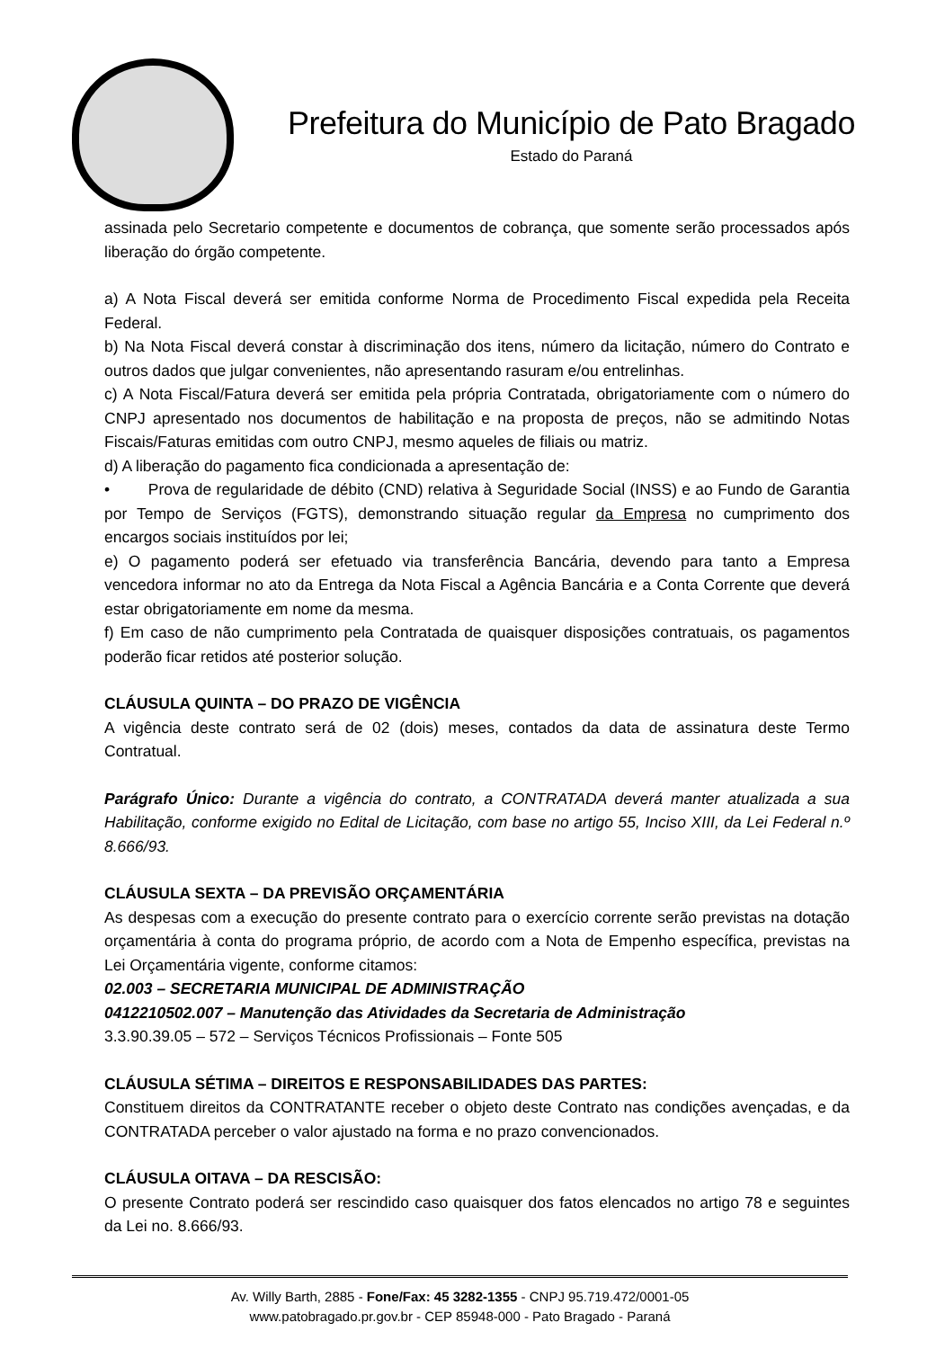Prefeitura do Município de Pato Bragado
Estado do Paraná
assinada pelo Secretario competente e documentos de cobrança, que somente serão processados após liberação do órgão competente.
a) A Nota Fiscal deverá ser emitida conforme Norma de Procedimento Fiscal expedida pela Receita Federal.
b) Na Nota Fiscal deverá constar à discriminação dos itens, número da licitação, número do Contrato e outros dados que julgar convenientes, não apresentando rasuram e/ou entrelinhas.
c) A Nota Fiscal/Fatura deverá ser emitida pela própria Contratada, obrigatoriamente com o número do CNPJ apresentado nos documentos de habilitação e na proposta de preços, não se admitindo Notas Fiscais/Faturas emitidas com outro CNPJ, mesmo aqueles de filiais ou matriz.
d) A liberação do pagamento fica condicionada a apresentação de:
• Prova de regularidade de débito (CND) relativa à Seguridade Social (INSS) e ao Fundo de Garantia por Tempo de Serviços (FGTS), demonstrando situação regular da Empresa no cumprimento dos encargos sociais instituídos por lei;
e) O pagamento poderá ser efetuado via transferência Bancária, devendo para tanto a Empresa vencedora informar no ato da Entrega da Nota Fiscal a Agência Bancária e a Conta Corrente que deverá estar obrigatoriamente em nome da mesma.
f) Em caso de não cumprimento pela Contratada de quaisquer disposições contratuais, os pagamentos poderão ficar retidos até posterior solução.
CLÁUSULA QUINTA – DO PRAZO DE VIGÊNCIA
A vigência deste contrato será de 02 (dois) meses, contados da data de assinatura deste Termo Contratual.
Parágrafo Único: Durante a vigência do contrato, a CONTRATADA deverá manter atualizada a sua Habilitação, conforme exigido no Edital de Licitação, com base no artigo 55, Inciso XIII, da Lei Federal n.º 8.666/93.
CLÁUSULA SEXTA – DA PREVISÃO ORÇAMENTÁRIA
As despesas com a execução do presente contrato para o exercício corrente serão previstas na dotação orçamentária à conta do programa próprio, de acordo com a Nota de Empenho específica, previstas na Lei Orçamentária vigente, conforme citamos:
02.003 – SECRETARIA MUNICIPAL DE ADMINISTRAÇÃO
0412210502.007 – Manutenção das Atividades da Secretaria de Administração
3.3.90.39.05 – 572 – Serviços Técnicos Profissionais – Fonte 505
CLÁUSULA SÉTIMA – DIREITOS E RESPONSABILIDADES DAS PARTES:
Constituem direitos da CONTRATANTE receber o objeto deste Contrato nas condições avençadas, e da CONTRATADA perceber o valor ajustado na forma e no prazo convencionados.
CLÁUSULA OITAVA – DA RESCISÃO:
O presente Contrato poderá ser rescindido caso quaisquer dos fatos elencados no artigo 78 e seguintes da Lei no. 8.666/93.
Av. Willy Barth, 2885 - Fone/Fax: 45 3282-1355 - CNPJ 95.719.472/0001-05
www.patobragado.pr.gov.br - CEP 85948-000 - Pato Bragado - Paraná